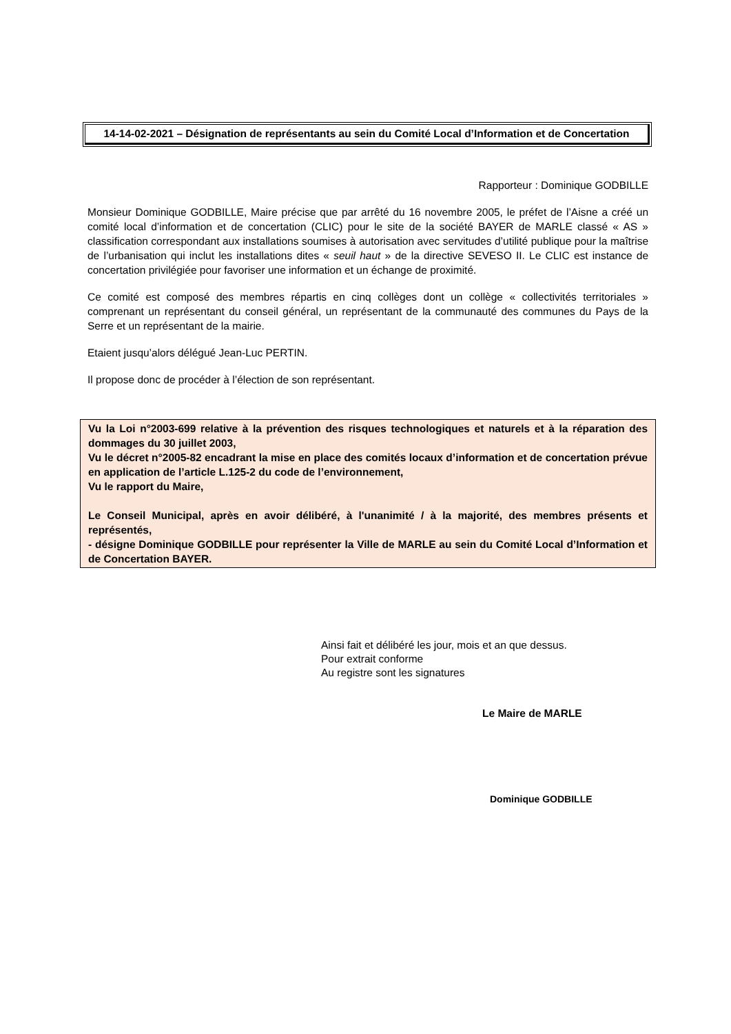14-14-02-2021 – Désignation de représentants au sein du Comité Local d’Information et de Concertation
Rapporteur : Dominique GODBILLE
Monsieur Dominique GODBILLE, Maire précise que par arrêté du 16 novembre 2005, le préfet de l’Aisne a créé un comité local d’information et de concertation (CLIC) pour le site de la société BAYER de MARLE classé « AS » classification correspondant aux installations soumises à autorisation avec servitudes d’utilité publique pour la maîtrise de l’urbanisation qui inclut les installations dites « seuil haut » de la directive SEVESO II. Le CLIC est instance de concertation privilégiée pour favoriser une information et un échange de proximité.
Ce comité est composé des membres répartis en cinq collèges dont un collège « collectivités territoriales » comprenant un représentant du conseil général, un représentant de la communauté des communes du Pays de la Serre et un représentant de la mairie.
Etaient jusqu’alors délégué Jean-Luc PERTIN.
Il propose donc de procéder à l’élection de son représentant.
Vu la Loi n°2003-699 relative à la prévention des risques technologiques et naturels et à la réparation des dommages du 30 juillet 2003,
Vu le décret n°2005-82 encadrant la mise en place des comités locaux d’information et de concertation prévue en application de l’article L.125-2 du code de l’environnement,
Vu le rapport du Maire,
Le Conseil Municipal, après en avoir délibéré, à l'unanimité / à la majorité, des membres présents et représentés,
- désigne Dominique GODBILLE pour représenter la Ville de MARLE au sein du Comité Local d’Information et de Concertation BAYER.
Ainsi fait et délibéré les jour, mois et an que dessus.
Pour extrait conforme
Au registre sont les signatures
Le Maire de MARLE
Dominique GODBILLE